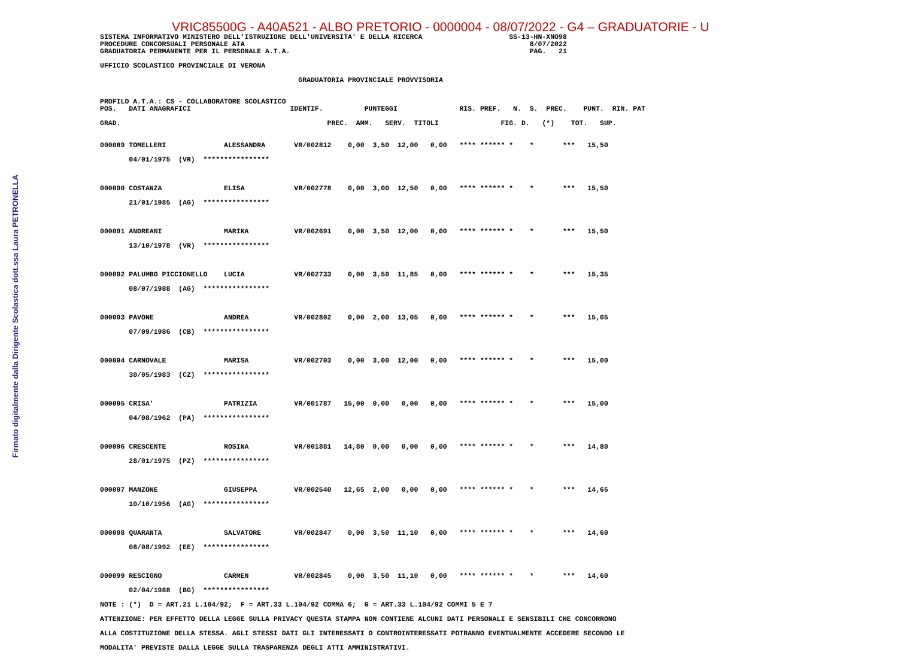Firmato digitalmente dalla Dirigente Scolastica dott.ssa Laura PETRONELLA
VRIC85500G - A40A521 - ALBO PRETORIO - 0000004 - 08/07/2022 - G4 – GRADUATORIE - U
SISTEMA INFORMATIVO MINISTERO DELL'ISTRUZIONE DELL'UNIVERSITA' E DELLA RICERCA                     SS-13-HN-XNO98
PROCEDURE CONCORSUALI PERSONALE ATA                                                                     8/07/2022
GRADUATORIA PERMANENTE PER IL PERSONALE A.T.A.                                                          PAG.   21

UFFICIO SCOLASTICO PROVINCIALE DI VERONA

                                                GRADUATORIA PROVINCIALE PROVVISORIA


PROFILO A.T.A.: CS - COLLABORATORE SCOLASTICO
POS.   DATI ANAGRAFICI                        IDENTIF.          PUNTEGGI               RIS. PREF.   N.  S.  PREC.    PUNT.  RIN. PAT

GRAD.                                                  PREC.  AMM.   SERV.  TITOLI               FIG. D.   (*)    TOT.   SUP.
| 000089 TOMELLERI ALESSANDRA VR/002812 0,00 3,50 12,00 0,00 **** ****** * * *** 15,50 |
| 04/01/1975 (VR) **************** |
| 000090 COSTANZA ELISA VR/002778 0,00 3,00 12,50 0,00 **** ****** * * *** 15,50 |
| 21/01/1985 (AG) **************** |
| 000091 ANDREANI MARIKA VR/002691 0,00 3,50 12,00 0,00 **** ****** * * *** 15,50 |
| 13/10/1978 (VR) **************** |
| 000092 PALUMBO PICCIONELLO LUCIA VR/002733 0,00 3,50 11,85 0,00 **** ****** * * *** 15,35 |
| 08/07/1988 (AG) **************** |
| 000093 PAVONE ANDREA VR/002802 0,00 2,00 13,05 0,00 **** ****** * * *** 15,05 |
| 07/09/1986 (CB) **************** |
| 000094 CARNOVALE MARISA VR/002703 0,00 3,00 12,00 0,00 **** ****** * * *** 15,00 |
| 30/05/1983 (CZ) **************** |
| 000095 CRISA' PATRIZIA VR/001787 15,00 0,00 0,00 0,00 **** ****** * * *** 15,00 |
| 04/08/1962 (PA) **************** |
| 000096 CRESCENTE ROSINA VR/001881 14,80 0,00 0,00 0,00 **** ****** * * *** 14,80 |
| 28/01/1975 (PZ) **************** |
| 000097 MANZONE GIUSEPPA VR/002540 12,65 2,00 0,00 0,00 **** ****** * * *** 14,65 |
| 10/10/1956 (AG) **************** |
| 000098 QUARANTA SALVATORE VR/002847 0,00 3,50 11,10 0,00 **** ****** * * *** 14,60 |
| 08/08/1992 (EE) **************** |
| 000099 RESCIGNO CARMEN VR/002845 0,00 3,50 11,10 0,00 **** ****** * * *** 14,60 |
| 02/04/1988 (BG) **************** |
| NOTE : (*) D = ART.21 L.104/92; F = ART.33 L.104/92 COMMA 6; G = ART.33 L.104/92 COMMI 5 E 7 |
| ATTENZIONE: PER EFFETTO DELLA LEGGE SULLA PRIVACY QUESTA STAMPA NON CONTIENE ALCUNI DATI PERSONALI E SENSIBILI CHE CONCORRONO |
| ALLA COSTITUZIONE DELLA STESSA. AGLI STESSI DATI GLI INTERESSATI O CONTROINTERESSATI POTRANNO EVENTUALMENTE ACCEDERE SECONDO LE |
| MODALITA' PREVISTE DALLA LEGGE SULLA TRASPARENZA DEGLI ATTI AMMINISTRATIVI. |